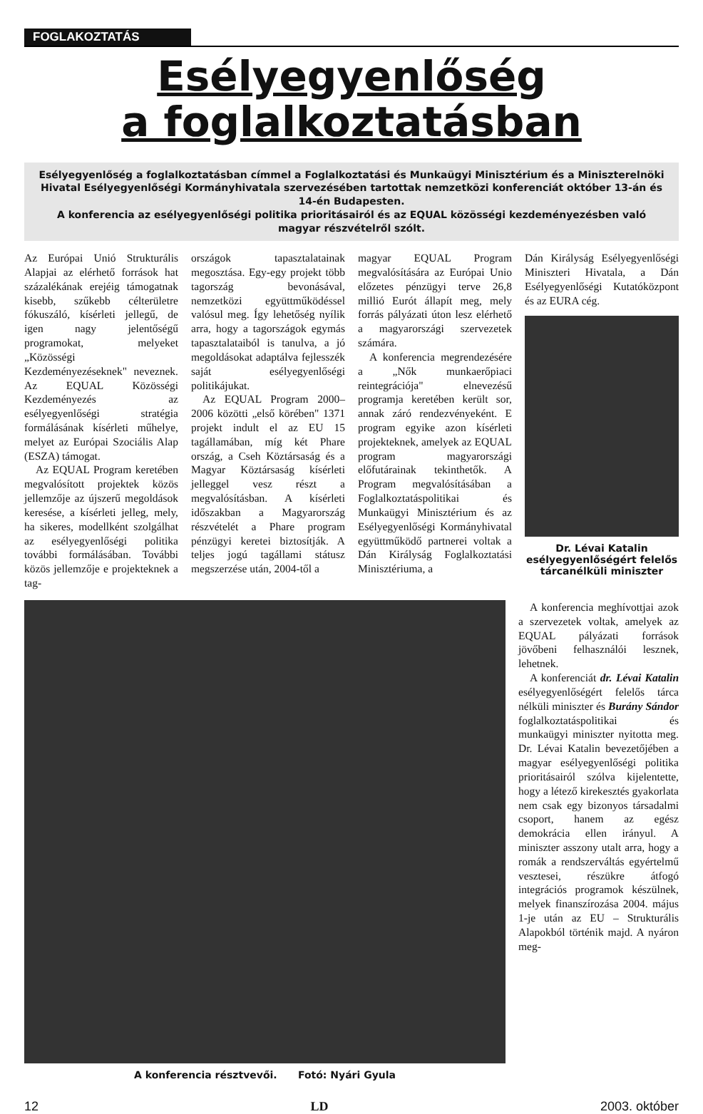FOGLAKOZTATÁS
Esélyegyenlőség
a foglalkoztatásban
Esélyegyenlőség a foglalkoztatásban címmel a Foglalkoztatási és Munkaügyi Minisztérium és a Miniszterelnöki Hivatal Esélyegyenlőségi Kormányhivatala szervezésében tartottak nemzetközi konferenciát október 13-án és 14-én Budapesten.
A konferencia az esélyegyenlőségi politika prioritásairól és az EQUAL közösségi kezdeményezésben való magyar részvételről szólt.
Az Európai Unió Strukturális Alapjai az elérhető források hat százalékának erejéig támogatnak kisebb, szűkebb célterületre fókuszáló, kísérleti jellegű, de igen nagy jelentőségű programokat, melyeket „Közösségi Kezdeményezéseknek" neveznek. Az EQUAL Közösségi Kezdeményezés az esélyegyenlőségi stratégia formálásának kísérleti műhelye, melyet az Európai Szociális Alap (ESZA) támogat.
Az EQUAL Program keretében megvalósított projektek közös jellemzője az újszerű megoldások keresése, a kísérleti jelleg, mely, ha sikeres, modellként szolgálhat az esélyegyenlőségi politika további formálásában. További közös jellemzője e projekteknek a tag-
országok tapasztalatainak megosztása. Egy-egy projekt több tagország bevonásával, nemzetközi együttműködéssel valósul meg. Így lehetőség nyílik arra, hogy a tagországok egymás tapasztalataiból is tanulva, a jó megoldásokat adaptálva fejlesszék saját esélyegyenlőségi politikájukat.
Az EQUAL Program 2000–2006 közötti „első körében" 1371 projekt indult el az EU 15 tagállamában, míg két Phare ország, a Cseh Köztársaság és a Magyar Köztársaság kísérleti jelleggel vesz részt a megvalósításban. A kísérleti időszakban a Magyarország részvételét a Phare program pénzügyi keretei biztosítják. A teljes jogú tagállami státusz megszerzése után, 2004-től a
magyar EQUAL Program megvalósítására az Európai Unio előzetes pénzügyi terve 26,8 millió Eurót állapít meg, mely forrás pályázati úton lesz elérhető a magyarországi szervezetek számára.
A konferencia megrendezésére a „Nők munkaerőpiaci reintegrációja" elnevezésű programja keretében került sor, annak záró rendezvényeként. E program egyike azon kísérleti projekteknek, amelyek az EQUAL program magyarországi előfutárainak tekinthetők. A Program megvalósításában a Foglalkoztatáspolitikai és Munkaügyi Minisztérium és az Esélyegyenlőségi Kormányhivatal együttműködő partnerei voltak a Dán Királyság Foglalkoztatási Minisztériuma, a
Dán Királyság Esélyegyenlőségi Miniszteri Hivatala, a Dán Esélyegyenlőségi Kutatóközpont és az EURA cég.
Dr. Lévai Katalin esélyegyenlőségért felelős tárcanélküli miniszter
A konferencia résztvevői. Fotó: Nyári Gyula
A konferencia meghívottjai azok a szervezetek voltak, amelyek az EQUAL pályázati források jövőbeni felhasználói lesznek, lehetnek.
A konferenciát dr. Lévai Katalin esélyegyenlőségért felelős tárca nélküli miniszter és Burány Sándor foglalkoztatáspolitikai és munkaügyi miniszter nyitotta meg. Dr. Lévai Katalin bevezetőjében a magyar esélyegyenlőségi politika prioritásairól szólva kijelentette, hogy a létező kirekesztés gyakorlata nem csak egy bizonyos társadalmi csoport, hanem az egész demokrácia ellen irányul. A miniszter asszony utalt arra, hogy a romák a rendszerváltás egyértelmű vesztesei, részükre átfogó integrációs programok készülnek, melyek finanszírozása 2004. május 1-je után az EU – Strukturális Alapokból történik majd. A nyáron meg-
12 LD 2003. október